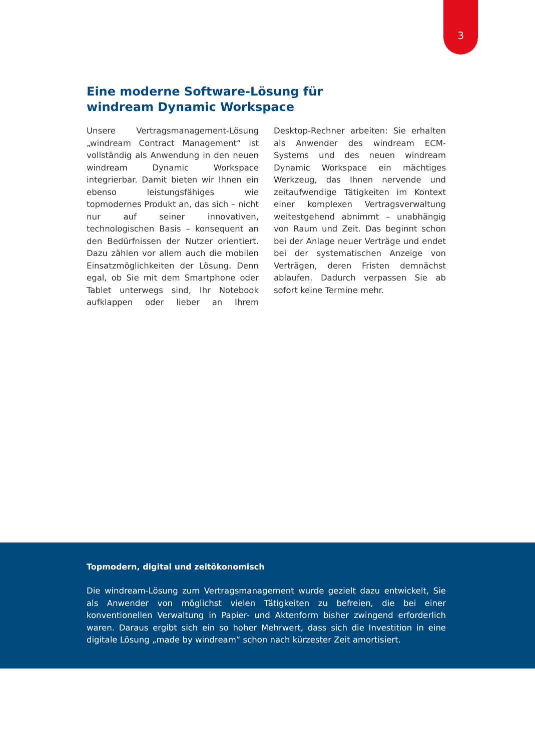3
Eine moderne Software-Lösung für
windream Dynamic Workspace
Unsere Vertragsmanagement-Lösung „windream Contract Management“ ist vollständig als Anwendung in den neuen windream Dynamic Workspace integrierbar. Damit bieten wir Ihnen ein ebenso leistungsfähiges wie topmodernes Produkt an, das sich – nicht nur auf seiner innovativen, technologischen Basis – konsequent an den Bedürfnissen der Nutzer orientiert. Dazu zählen vor allem auch die mobilen Einsatzmöglichkeiten der Lösung. Denn egal, ob Sie mit dem Smartphone oder Tablet unterwegs sind, Ihr Notebook aufklappen oder lieber an Ihrem Desktop-Rechner arbeiten: Sie erhalten als Anwender des windream ECM-Systems und des neuen windream Dynamic Workspace ein mächtiges Werkzeug, das Ihnen nervende und zeitaufwendige Tätigkeiten im Kontext einer komplexen Vertragsverwaltung weitestgehend abnimmt – unabhängig von Raum und Zeit. Das beginnt schon bei der Anlage neuer Verträge und endet bei der systematischen Anzeige von Verträgen, deren Fristen demnächst ablaufen. Dadurch verpassen Sie ab sofort keine Termine mehr.
Topmodern, digital und zeitökonomisch
Die windream-Lösung zum Vertragsmanagement wurde gezielt dazu entwickelt, Sie als Anwender von möglichst vielen Tätigkeiten zu befreien, die bei einer konventionellen Verwaltung in Papier- und Aktenform bisher zwingend erforderlich waren. Daraus ergibt sich ein so hoher Mehrwert, dass sich die Investition in eine digitale Lösung „made by windream“ schon nach kürzester Zeit amortisiert.